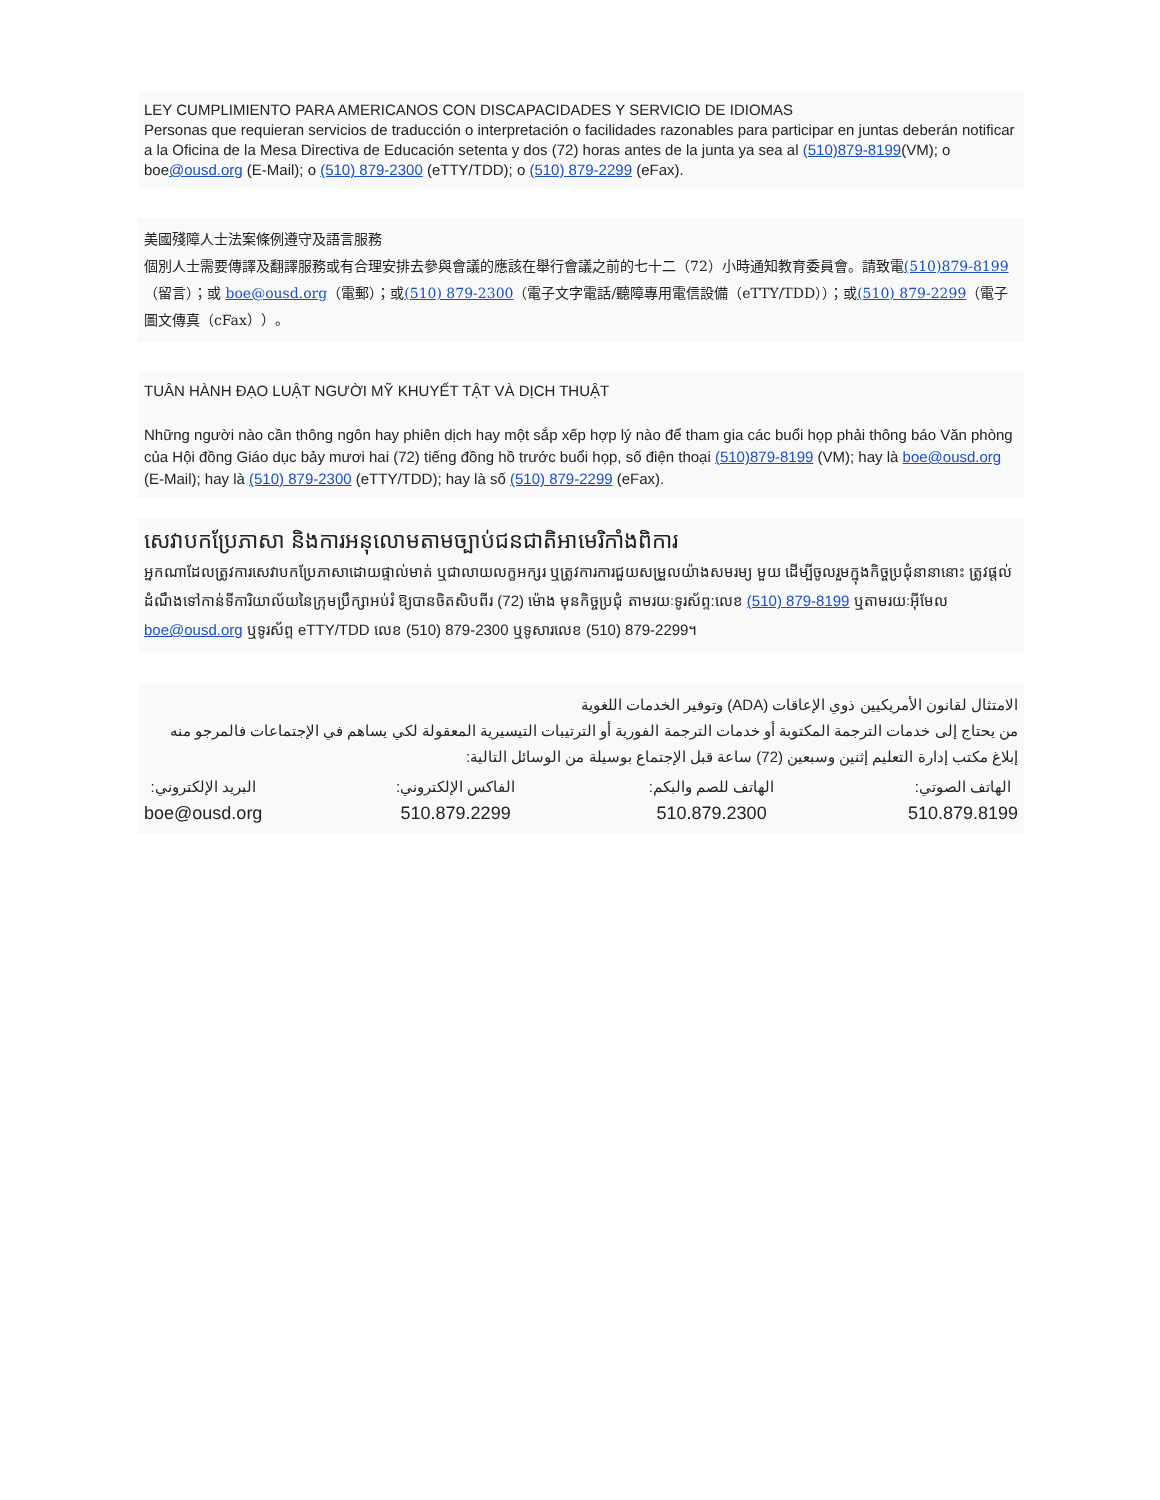LEY CUMPLIMIENTO PARA AMERICANOS CON DISCAPACIDADES Y SERVICIO DE IDIOMAS
Personas que requieran servicios de traducción o interpretación o facilidades razonables para participar en juntas deberán notificar a la Oficina de la Mesa Directiva de Educación setenta y dos (72) horas antes de la junta ya sea al (510)879-8199(VM); o boe@ousd.org (E-Mail); o (510) 879-2300 (eTTY/TDD); o (510) 879-2299 (eFax).
美國殘障人士法案條例遵守及語言服務
個別人士需要傳譯及翻譯服務或有合理安排去參與會議的應該在舉行會議之前的七十二（72）小時通知教育委員會。請致電(510)879-8199（留言）；或 boe@ousd.org（電郵）；或(510) 879-2300（電子文字電話/聽障專用電信設備（eTTY/TDD））；或(510) 879-2299（電子圖文傳真（cFax））。
TUÂN HÀNH ĐẠO LUẬT NGƯỜI MỸ KHUYẾT TẬT VÀ DỊCH THUẬT
Những người nào cần thông ngôn hay phiên dịch hay một sắp xếp hợp lý nào để tham gia các buổi họp phải thông báo Văn phòng của Hội đồng Giáo dục bảy mươi hai (72) tiếng đồng hồ trước buổi họp, số điện thoại (510)879-8199 (VM); hay là boe@ousd.org (E-Mail); hay là (510) 879-2300 (eTTY/TDD); hay là số (510) 879-2299 (eFax).
សេវាបកប្រែភាសា និងការអនុលោមតាមច្បាប់ជនជាតិអាមេរិកាំងពិការ
អ្នកណាដែលត្រូវការសេវាបកប្រែភាសាដោយផ្ទាល់មាត់ ឬជាលាយលក្ខអក្សរ ឬត្រូវការការជួយសម្រួលយ៉ាងសមរម្យ មួយ ដើម្បីចូលរួមក្នុងកិច្ចប្រជុំនានានោះ ត្រូវផ្តល់ដំណឹងទៅកាន់ទីការិយាល័យនៃក្រុមប្រឹក្សាអប់រំ ឱ្យបានចិតសិបពីរ (72) ម៉ោង មុនកិច្ចប្រជុំ តាមរយៈទូរស័ព្ទ:លេខ (510) 879-8199 ឬតាមរយៈអ៊ីមែល boe@ousd.org ឬទូរស័ព្ទ eTTY/TDD លេខ (510) 879-2300 ឬទូសារលេខ (510) 879-2299។
الامتثال لقانون الأمريكيين ذوي الإعاقات (ADA) وتوفير الخدمات اللغوية
من يحتاج إلى خدمات الترجمة المكتوبة أو خدمات الترجمة الفورية أو الترتيبات التيسيرية المعقولة لكي يساهم في الإجتماعات فالمرجو منه إبلاغ مكتب إدارة التعليم إثنين وسبعين (72) ساعة قبل الإجتماع بوسيلة من الوسائل التالية:
الهاتف الصوتي:
510.879.8199
الهاتف للصم والبكم:
510.879.2300
الفاكس الإلكتروني:
510.879.2299
البريد الإلكتروني:
boe@ousd.org